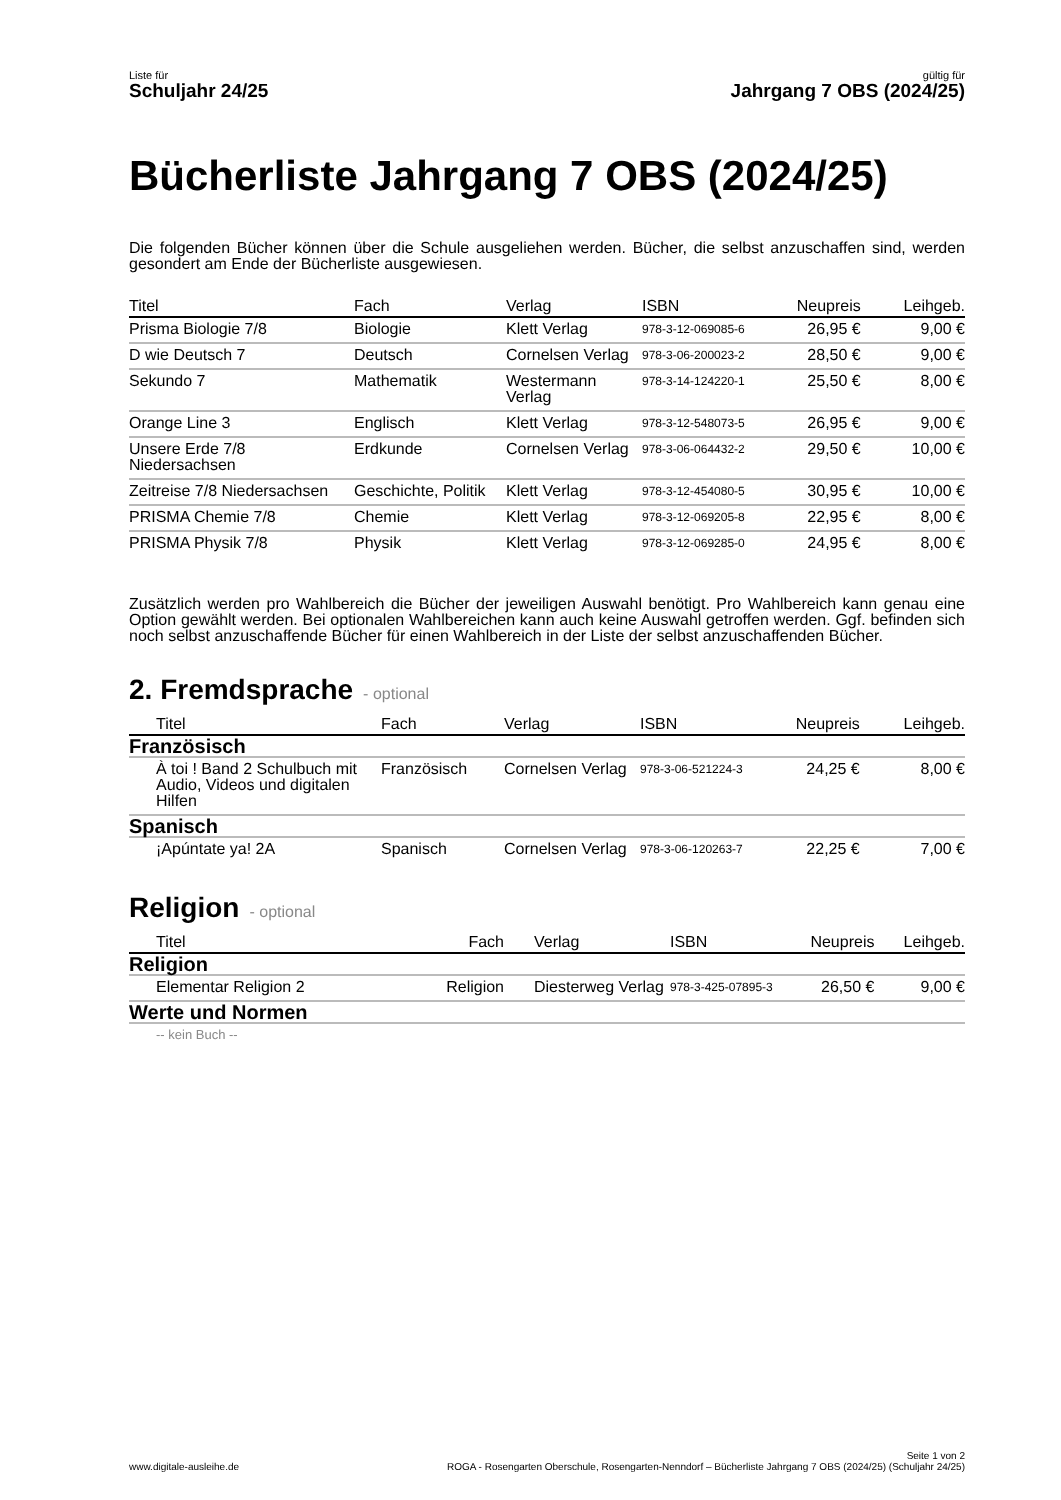Liste für
Schuljahr 24/25
gültig für
Jahrgang 7 OBS (2024/25)
Bücherliste Jahrgang 7 OBS (2024/25)
Die folgenden Bücher können über die Schule ausgeliehen werden. Bücher, die selbst anzuschaffen sind, werden gesondert am Ende der Bücherliste ausgewiesen.
| Titel | Fach | Verlag | ISBN | Neupreis | Leihgeb. |
| --- | --- | --- | --- | --- | --- |
| Prisma Biologie 7/8 | Biologie | Klett Verlag | 978-3-12-069085-6 | 26,95 € | 9,00 € |
| D wie Deutsch 7 | Deutsch | Cornelsen Verlag | 978-3-06-200023-2 | 28,50 € | 9,00 € |
| Sekundo 7 | Mathematik | Westermann Verlag | 978-3-14-124220-1 | 25,50 € | 8,00 € |
| Orange Line 3 | Englisch | Klett Verlag | 978-3-12-548073-5 | 26,95 € | 9,00 € |
| Unsere Erde 7/8 Niedersachsen | Erdkunde | Cornelsen Verlag | 978-3-06-064432-2 | 29,50 € | 10,00 € |
| Zeitreise 7/8 Niedersachsen | Geschichte, Politik | Klett Verlag | 978-3-12-454080-5 | 30,95 € | 10,00 € |
| PRISMA Chemie 7/8 | Chemie | Klett Verlag | 978-3-12-069205-8 | 22,95 € | 8,00 € |
| PRISMA Physik 7/8 | Physik | Klett Verlag | 978-3-12-069285-0 | 24,95 € | 8,00 € |
Zusätzlich werden pro Wahlbereich die Bücher der jeweiligen Auswahl benötigt. Pro Wahlbereich kann genau eine Option gewählt werden. Bei optionalen Wahlbereichen kann auch keine Auswahl getroffen werden. Ggf. befinden sich noch selbst anzuschaffende Bücher für einen Wahlbereich in der Liste der selbst anzuschaffenden Bücher.
2. Fremdsprache - optional
| Titel | Fach | Verlag | ISBN | Neupreis | Leihgeb. |
| --- | --- | --- | --- | --- | --- |
| Französisch | | | | | |
| À toi ! Band 2 Schulbuch mit Audio, Videos und digitalen Hilfen | Französisch | Cornelsen Verlag | 978-3-06-521224-3 | 24,25 € | 8,00 € |
| Spanisch | | | | | |
| ¡Apúntate ya! 2A | Spanisch | Cornelsen Verlag | 978-3-06-120263-7 | 22,25 € | 7,00 € |
Religion - optional
| Titel | Fach | Verlag | ISBN | Neupreis | Leihgeb. |
| --- | --- | --- | --- | --- | --- |
| Religion | | | | | |
| Elementar Religion 2 | Religion | Diesterweg Verlag | 978-3-425-07895-3 | 26,50 € | 9,00 € |
| Werte und Normen | | | | | |
| -- kein Buch -- | | | | | |
www.digitale-ausleihe.de
Seite 1 von 2
ROGA - Rosengarten Oberschule, Rosengarten-Nenndorf – Bücherliste Jahrgang 7 OBS (2024/25) (Schuljahr 24/25)